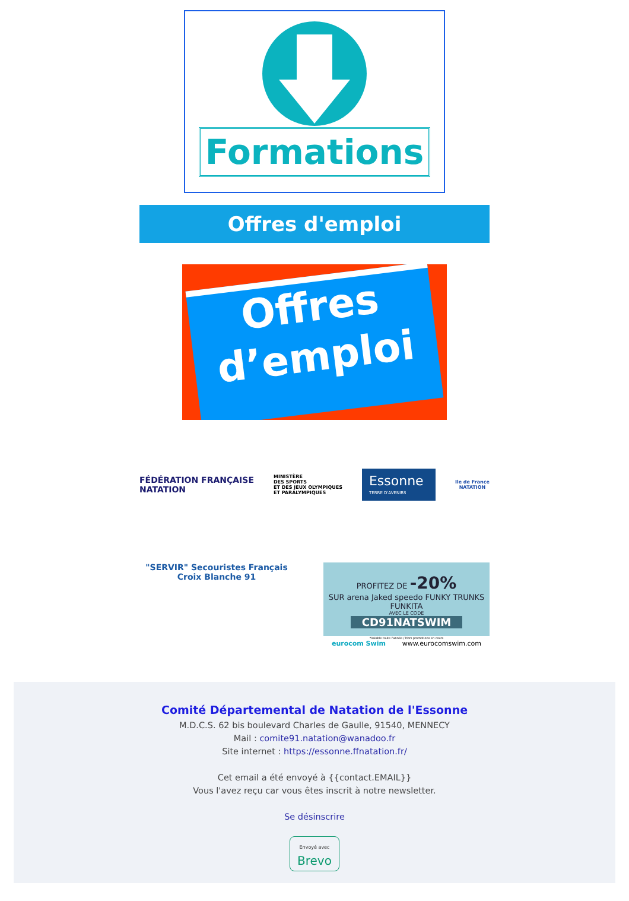Formations
Offres d'emploi
Offres
d’emploi
FÉDÉRATION FRANÇAISE
NATATION
MINISTÈRE
DES SPORTS
ET DES JEUX OLYMPIQUES
ET PARALYMPIQUES
Essonne
TERRE D'AVENIRS
Ile de France
NATATION
"SERVIR" Secouristes Français
Croix Blanche 91
PROFITEZ DE -20%
SUR arena Jaked speedo FUNKY TRUNKS FUNKITA
AVEC LE CODE
CD91NATSWIM
*Valable toute l'année / Hors promotions en cours
eurocom Swim www.eurocomswim.com
Comité Départemental de Natation de l'Essonne
M.D.C.S. 62 bis boulevard Charles de Gaulle, 91540, MENNECY
Mail : comite91.natation@wanadoo.fr
Site internet : https://essonne.ffnatation.fr/
Cet email a été envoyé à {{contact.EMAIL}}
Vous l'avez reçu car vous êtes inscrit à notre newsletter.
Se désinscrire
Envoyé avec
Brevo